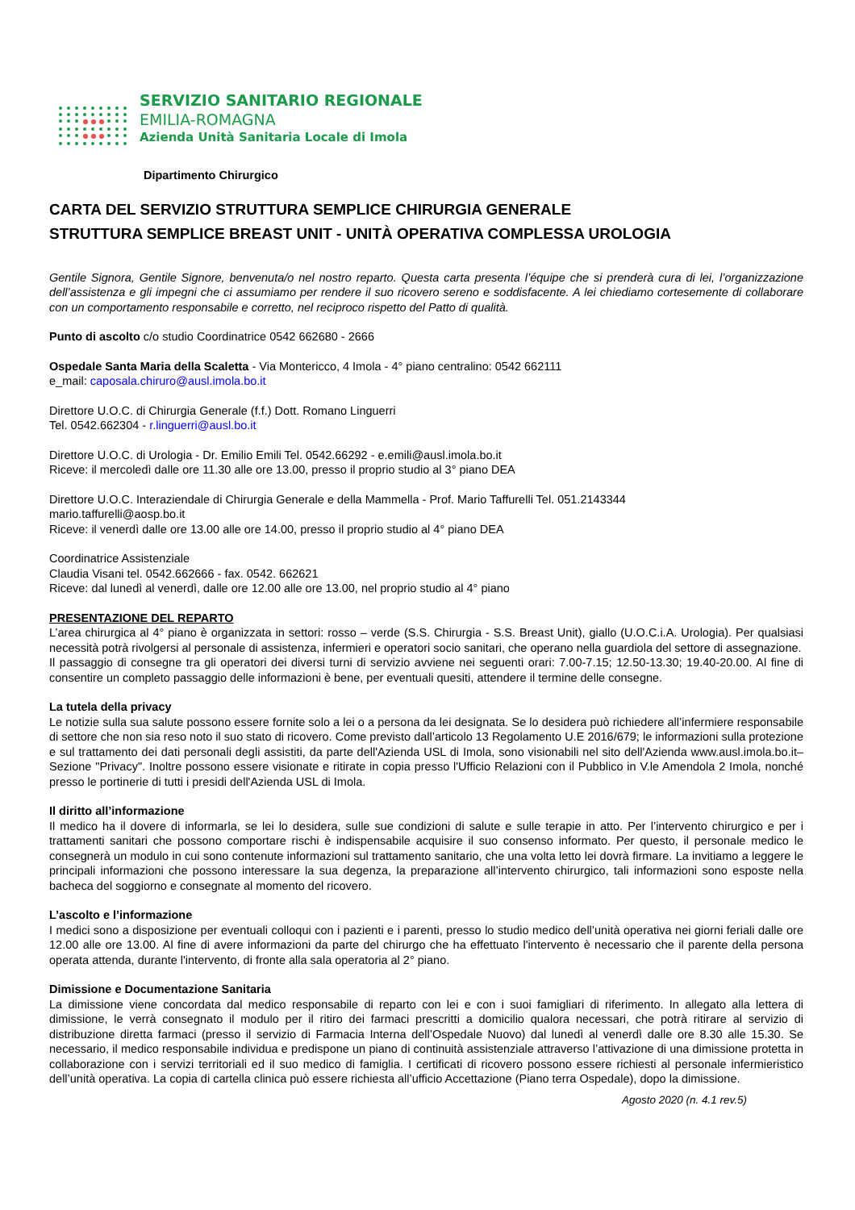SERVIZIO SANITARIO REGIONALE
EMILIA-ROMAGNA
Azienda Unità Sanitaria Locale di Imola
Dipartimento Chirurgico
CARTA DEL SERVIZIO STRUTTURA SEMPLICE CHIRURGIA GENERALE
STRUTTURA SEMPLICE BREAST UNIT - UNITÀ OPERATIVA COMPLESSA UROLOGIA
Gentile Signora, Gentile Signore, benvenuta/o nel nostro reparto. Questa carta presenta l’équipe che si prenderà cura di lei, l’organizzazione dell’assistenza e gli impegni che ci assumiamo per rendere il suo ricovero sereno e soddisfacente. A lei chiediamo cortesemente di collaborare con un comportamento responsabile e corretto, nel reciproco rispetto del Patto di qualità.
Punto di ascolto c/o studio Coordinatrice 0542 662680 - 2666
Ospedale Santa Maria della Scaletta - Via Montericco, 4 Imola - 4° piano centralino: 0542 662111
e_mail: caposala.chiruro@ausl.imola.bo.it
Direttore U.O.C. di Chirurgia Generale (f.f.) Dott. Romano Linguerri
Tel. 0542.662304 - r.linguerri@ausl.bo.it
Direttore U.O.C. di Urologia - Dr. Emilio Emili Tel. 0542.66292 - e.emili@ausl.imola.bo.it
Riceve: il mercoledì dalle ore 11.30 alle ore 13.00, presso il proprio studio al 3° piano DEA
Direttore U.O.C. Interaziendale di Chirurgia Generale e della Mammella - Prof. Mario Taffurelli Tel. 051.2143344
mario.taffurelli@aosp.bo.it
Riceve: il venerdì dalle ore 13.00 alle ore 14.00, presso il proprio studio al 4° piano DEA
Coordinatrice Assistenziale
Claudia Visani tel. 0542.662666 - fax. 0542. 662621
Riceve: dal lunedì al venerdì, dalle ore 12.00 alle ore 13.00, nel proprio studio al 4° piano
PRESENTAZIONE DEL REPARTO
L’area chirurgica al 4° piano è organizzata in settori: rosso – verde (S.S. Chirurgia - S.S. Breast Unit), giallo (U.O.C.i.A. Urologia). Per qualsiasi necessità potrà rivolgersi al personale di assistenza, infermieri e operatori socio sanitari, che operano nella guardiola del settore di assegnazione.
Il passaggio di consegne tra gli operatori dei diversi turni di servizio avviene nei seguenti orari: 7.00-7.15; 12.50-13.30; 19.40-20.00. Al fine di consentire un completo passaggio delle informazioni è bene, per eventuali quesiti, attendere il termine delle consegne.
La tutela della privacy
Le notizie sulla sua salute possono essere fornite solo a lei o a persona da lei designata. Se lo desidera può richiedere all’infermiere responsabile di settore che non sia reso noto il suo stato di ricovero. Come previsto dall’articolo 13 Regolamento U.E 2016/679; le informazioni sulla protezione e sul trattamento dei dati personali degli assistiti, da parte dell'Azienda USL di Imola, sono visionabili nel sito dell'Azienda www.ausl.imola.bo.it–Sezione "Privacy". Inoltre possono essere visionate e ritirate in copia presso l'Ufficio Relazioni con il Pubblico in V.le Amendola 2 Imola, nonché presso le portinerie di tutti i presidi dell'Azienda USL di Imola.
Il diritto all’informazione
Il medico ha il dovere di informarla, se lei lo desidera, sulle sue condizioni di salute e sulle terapie in atto. Per l’intervento chirurgico e per i trattamenti sanitari che possono comportare rischi è indispensabile acquisire il suo consenso informato. Per questo, il personale medico le consegnerà un modulo in cui sono contenute informazioni sul trattamento sanitario, che una volta letto lei dovrà firmare. La invitiamo a leggere le principali informazioni che possono interessare la sua degenza, la preparazione all’intervento chirurgico, tali informazioni sono esposte nella bacheca del soggiorno e consegnate al momento del ricovero.
L’ascolto e l’informazione
I medici sono a disposizione per eventuali colloqui con i pazienti e i parenti, presso lo studio medico dell’unità operativa nei giorni feriali dalle ore 12.00 alle ore 13.00. Al fine di avere informazioni da parte del chirurgo che ha effettuato l'intervento è necessario che il parente della persona operata attenda, durante l'intervento, di fronte alla sala operatoria al 2° piano.
Dimissione e Documentazione Sanitaria
La dimissione viene concordata dal medico responsabile di reparto con lei e con i suoi famigliari di riferimento. In allegato alla lettera di dimissione, le verrà consegnato il modulo per il ritiro dei farmaci prescritti a domicilio qualora necessari, che potrà ritirare al servizio di distribuzione diretta farmaci (presso il servizio di Farmacia Interna dell’Ospedale Nuovo) dal lunedì al venerdì dalle ore 8.30 alle 15.30. Se necessario, il medico responsabile individua e predispone un piano di continuità assistenziale attraverso l’attivazione di una dimissione protetta in collaborazione con i servizi territoriali ed il suo medico di famiglia. I certificati di ricovero possono essere richiesti al personale infermieristico dell’unità operativa. La copia di cartella clinica può essere richiesta all’ufficio Accettazione (Piano terra Ospedale), dopo la dimissione.
Agosto 2020 (n. 4.1 rev.5)